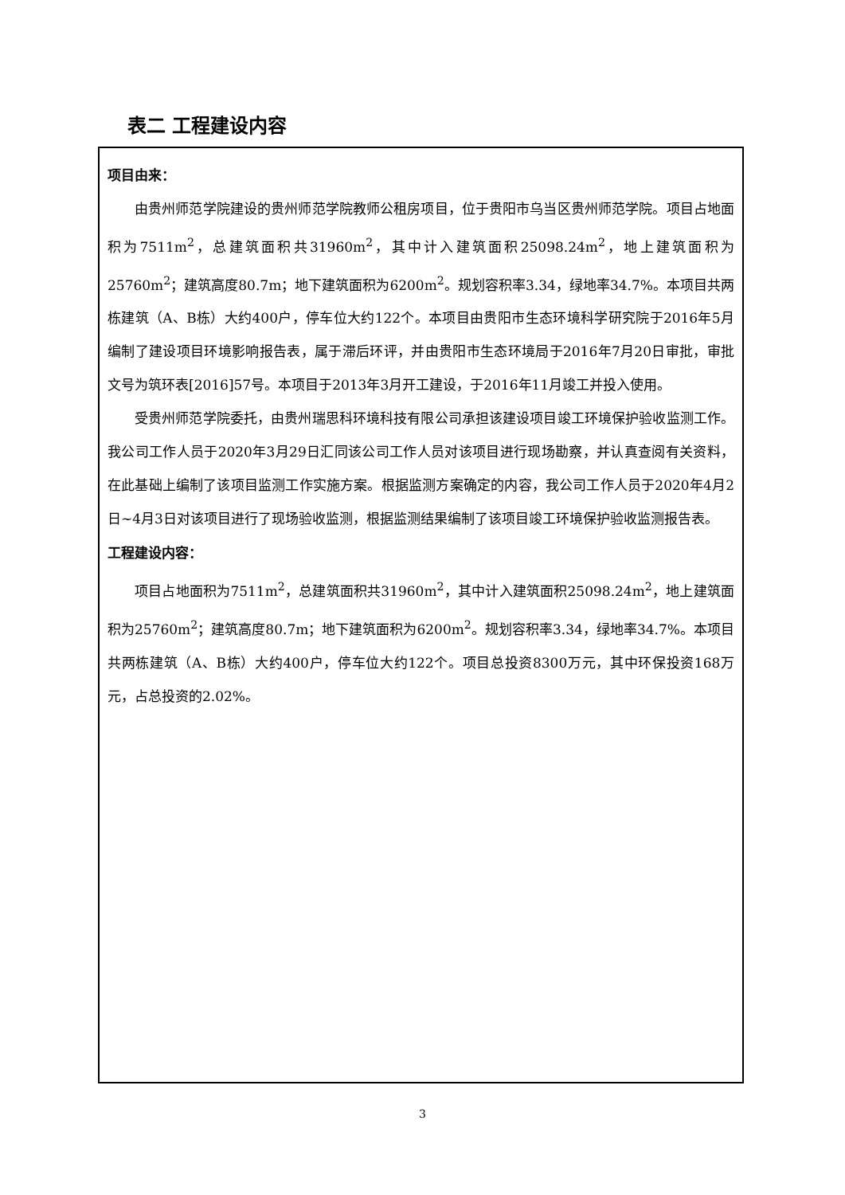表二 工程建设内容
项目由来：
由贵州师范学院建设的贵州师范学院教师公租房项目，位于贵阳市乌当区贵州师范学院。项目占地面积为7511m<sup>2</sup>，总建筑面积共31960m<sup>2</sup>，其中计入建筑面积25098.24m<sup>2</sup>，地上建筑面积为25760m<sup>2</sup>；建筑高度80.7m；地下建筑面积为6200m<sup>2</sup>。规划容积率3.34，绿地率34.7%。本项目共两栋建筑（A、B栋）大约400户，停车位大约122个。本项目由贵阳市生态环境科学研究院于2016年5月编制了建设项目环境影响报告表，属于滞后环评，并由贵阳市生态环境局于2016年7月20日审批，审批文号为筑环表[2016]57号。本项目于2013年3月开工建设，于2016年11月竣工并投入使用。
受贵州师范学院委托，由贵州瑞思科环境科技有限公司承担该建设项目竣工环境保护验收监测工作。我公司工作人员于2020年3月29日汇同该公司工作人员对该项目进行现场勘察，并认真查阅有关资料，在此基础上编制了该项目监测工作实施方案。根据监测方案确定的内容，我公司工作人员于2020年4月2日~4月3日对该项目进行了现场验收监测，根据监测结果编制了该项目竣工环境保护验收监测报告表。
工程建设内容：
项目占地面积为7511m<sup>2</sup>，总建筑面积共31960m<sup>2</sup>，其中计入建筑面积25098.24m<sup>2</sup>，地上建筑面积为25760m<sup>2</sup>；建筑高度80.7m；地下建筑面积为6200m<sup>2</sup>。规划容积率3.34，绿地率34.7%。本项目共两栋建筑（A、B栋）大约400户，停车位大约122个。项目总投资8300万元，其中环保投资168万元，占总投资的2.02%。
3